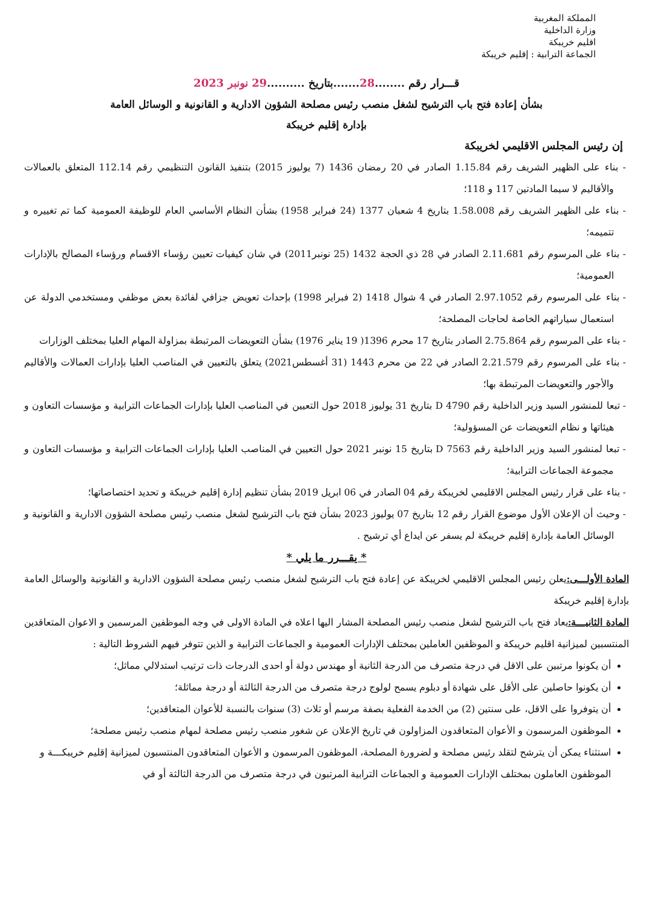المملكة المغربية
وزارة الداخلية
اقليم خريبكة
الجماعة الترابية : إقليم خريبكة
قـــرار رقم ........28.......بتاريخ ..........29 نونبر 2023
بشأن إعادة فتح باب الترشيح لشغل منصب رئيس مصلحة الشؤون الادارية و القانونية و الوسائل العامة
بإدارة إقليم خريبكة
إن رئيس المجلس الاقليمي لخريبكة
- بناء على الظهير الشريف رقم 1.15.84 الصادر في 20 رمضان 1436 (7 يوليوز 2015) بتنفيذ القانون التنظيمي رقم 112.14 المتعلق بالعمالات والأقاليم لا سيما المادتين 117 و 118؛
- بناء على الظهير الشريف رقم 1.58.008 بتاريخ 4 شعبان 1377 (24 فبراير 1958) بشأن النظام الأساسي العام للوظيفة العمومية كما تم تغييره و تتميمه؛
- بناء على المرسوم رقم 2.11.681 الصادر في 28 ذي الحجة 1432 (25 نونبر2011) في شان كيفيات تعيين رؤساء الاقسام ورؤساء المصالح بالإدارات العمومية؛
- بناء على المرسوم رقم 2.97.1052 الصادر في 4 شوال 1418 (2 فبراير 1998) بإحداث تعويض جزافي لفائدة بعض موظفي ومستخدمي الدولة عن استعمال سياراتهم الخاصة لحاجات المصلحة؛
- بناء على المرسوم رقم 2.75.864 الصادر بتاريخ 17 محرم 1396( 19 يناير 1976) بشأن التعويضات المرتبطة بمزاولة المهام العليا بمختلف الوزارات
- بناء على المرسوم رقم 2.21.579 الصادر في 22 من محرم 1443 (31 أغسطس2021) يتعلق بالتعيين في المناصب العليا بإدارات العمالات والأقاليم والأجور والتعويضات المرتبطة بها؛
- تبعا للمنشور السيد وزير الداخلية رقم D 4790 بتاريخ 31 يوليوز 2018 حول التعيين في المناصب العليا بإدارات الجماعات الترابية و مؤسسات التعاون و هيئاتها و نظام التعويضات عن المسؤولية؛
- تبعا لمنشور السيد وزير الداخلية رقم D 7563 بتاريخ 15 نونبر 2021 حول التعيين في المناصب العليا بإدارات الجماعات الترابية و مؤسسات التعاون و مجموعة الجماعات الترابية؛
- بناء على قرار رئيس المجلس الاقليمي لخريبكة رقم 04 الصادر في 06 ابريل 2019 بشأن تنظيم إدارة إقليم خريبكة و تحديد اختصاصاتها؛
- وحيث أن الإعلان الأول موضوع القرار رقم 12 بتاريخ 07 يوليوز 2023 بشأن فتح باب الترشيح لشغل منصب رئيس مصلحة الشؤون الادارية و القانونية و الوسائل العامة بإدارة إقليم خريبكة لم يسفر عن ايداع أي ترشيح .
* يقـــرر ما يلي *
المادة الأولـــى: يعلن رئيس المجلس الاقليمي لخريبكة عن إعادة فتح باب الترشيح لشغل منصب رئيس مصلحة الشؤون الادارية و القانونية والوسائل العامة بإدارة إقليم خريبكة
المادة الثانيـــة: يعاد فتح باب الترشيح لشغل منصب رئيس المصلحة المشار اليها اعلاه في المادة الاولى في وجه الموظفين المرسمين و الاعوان المتعاقدين المنتسبين لميزانية اقليم خريبكة و الموظفين العاملين بمختلف الإدارات العمومية و الجماعات الترابية و الذين تتوفر فيهم الشروط التالية :
أن يكونوا مرتبين على الاقل في درجة متصرف من الدرجة الثانية أو مهندس دولة أو احدى الدرجات ذات ترتيب استدلالي مماثل؛
أن يكونوا حاصلين على الأقل على شهادة أو دبلوم يسمح لولوج درجة متصرف من الدرجة الثالثة أو درجة مماثلة؛
أن يتوفروا على الاقل، على سنتين (2) من الخدمة الفعلية بصفة مرسم أو ثلاث (3) سنوات بالنسبة للأعوان المتعاقدين؛
الموظفون المرسمون و الأعوان المتعاقدون المزاولون في تاريخ الإعلان عن شغور منصب رئيس مصلحة لمهام منصب رئيس مصلحة؛
استثناء يمكن أن يترشح لتقلد رئيس مصلحة و لضرورة المصلحة، الموظفون المرسمون و الأعوان المتعاقدون المنتسبون لميزانية إقليم خريبكـــة و الموظفون العاملون بمختلف الإدارات العمومية و الجماعات الترابية المرتبون في درجة متصرف من الدرجة الثالثة أو في